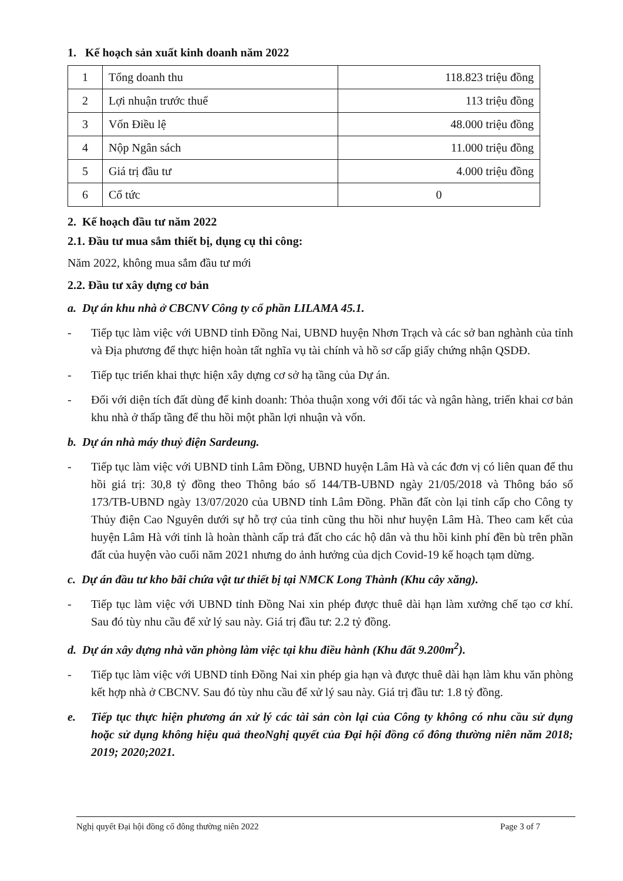1. Kế hoạch sản xuất kinh doanh năm 2022
| 1 | Tổng doanh thu | 118.823 triệu đồng |
| 2 | Lợi nhuận trước thuế | 113 triệu đồng |
| 3 | Vốn Điều lệ | 48.000 triệu đồng |
| 4 | Nộp Ngân sách | 11.000 triệu đồng |
| 5 | Giá trị đầu tư | 4.000 triệu đồng |
| 6 | Cổ tức | 0 |
2. Kế hoạch đầu tư năm 2022
2.1. Đầu tư mua sắm thiết bị, dụng cụ thi công:
Năm 2022, không mua sắm đầu tư mới
2.2. Đầu tư xây dựng cơ bản
a. Dự án khu nhà ở CBCNV Công ty cổ phần LILAMA 45.1.
- Tiếp tục làm việc với UBND tỉnh Đồng Nai, UBND huyện Nhơn Trạch và các sở ban nghành của tỉnh và Địa phương để thực hiện hoàn tất nghĩa vụ tài chính và hồ sơ cấp giấy chứng nhận QSDĐ.
- Tiếp tục triển khai thực hiện xây dựng cơ sở hạ tầng của Dự án.
- Đối với diện tích đất dùng để kinh doanh: Thỏa thuận xong với đối tác và ngân hàng, triển khai cơ bản khu nhà ở thấp tầng để thu hồi một phần lợi nhuận và vốn.
b. Dự án nhà máy thuỷ điện Sardeung.
- Tiếp tục làm việc với UBND tỉnh Lâm Đồng, UBND huyện Lâm Hà và các đơn vị có liên quan để thu hồi giá trị: 30,8 tỷ đồng theo Thông báo số 144/TB-UBND ngày 21/05/2018 và Thông báo số 173/TB-UBND ngày 13/07/2020 của UBND tỉnh Lâm Đồng. Phần đất còn lại tỉnh cấp cho Công ty Thủy điện Cao Nguyên dưới sự hỗ trợ của tỉnh cũng thu hồi như huyện Lâm Hà. Theo cam kết của huyện Lâm Hà với tỉnh là hoàn thành cấp trả đất cho các hộ dân và thu hồi kinh phí đền bù trên phần đất của huyện vào cuối năm 2021 nhưng do ảnh hưởng của dịch Covid-19 kế hoạch tạm dừng.
c. Dự án đầu tư kho bãi chứa vật tư thiết bị tại NMCK Long Thành (Khu cây xăng).
- Tiếp tục làm việc với UBND tỉnh Đồng Nai xin phép được thuê dài hạn làm xưởng chế tạo cơ khí. Sau đó tùy nhu cầu để xử lý sau này. Giá trị đầu tư: 2.2 tỷ đồng.
d. Dự án xây dựng nhà văn phòng làm việc tại khu điều hành (Khu đất 9.200m<sup>2</sup>).
- Tiếp tục làm việc với UBND tỉnh Đồng Nai xin phép gia hạn và được thuê dài hạn làm khu văn phòng kết hợp nhà ở CBCNV. Sau đó tùy nhu cầu để xử lý sau này. Giá trị đầu tư: 1.8 tỷ đồng.
e. Tiếp tục thực hiện phương án xử lý các tài sản còn lại của Công ty không có nhu cầu sử dụng hoặc sử dụng không hiệu quả theoNghị quyết của Đại hội đồng cổ đông thường niên năm 2018; 2019; 2020;2021.
Nghị quyết Đại hội đồng cổ đông thường niên 2022 Page 3 of 7